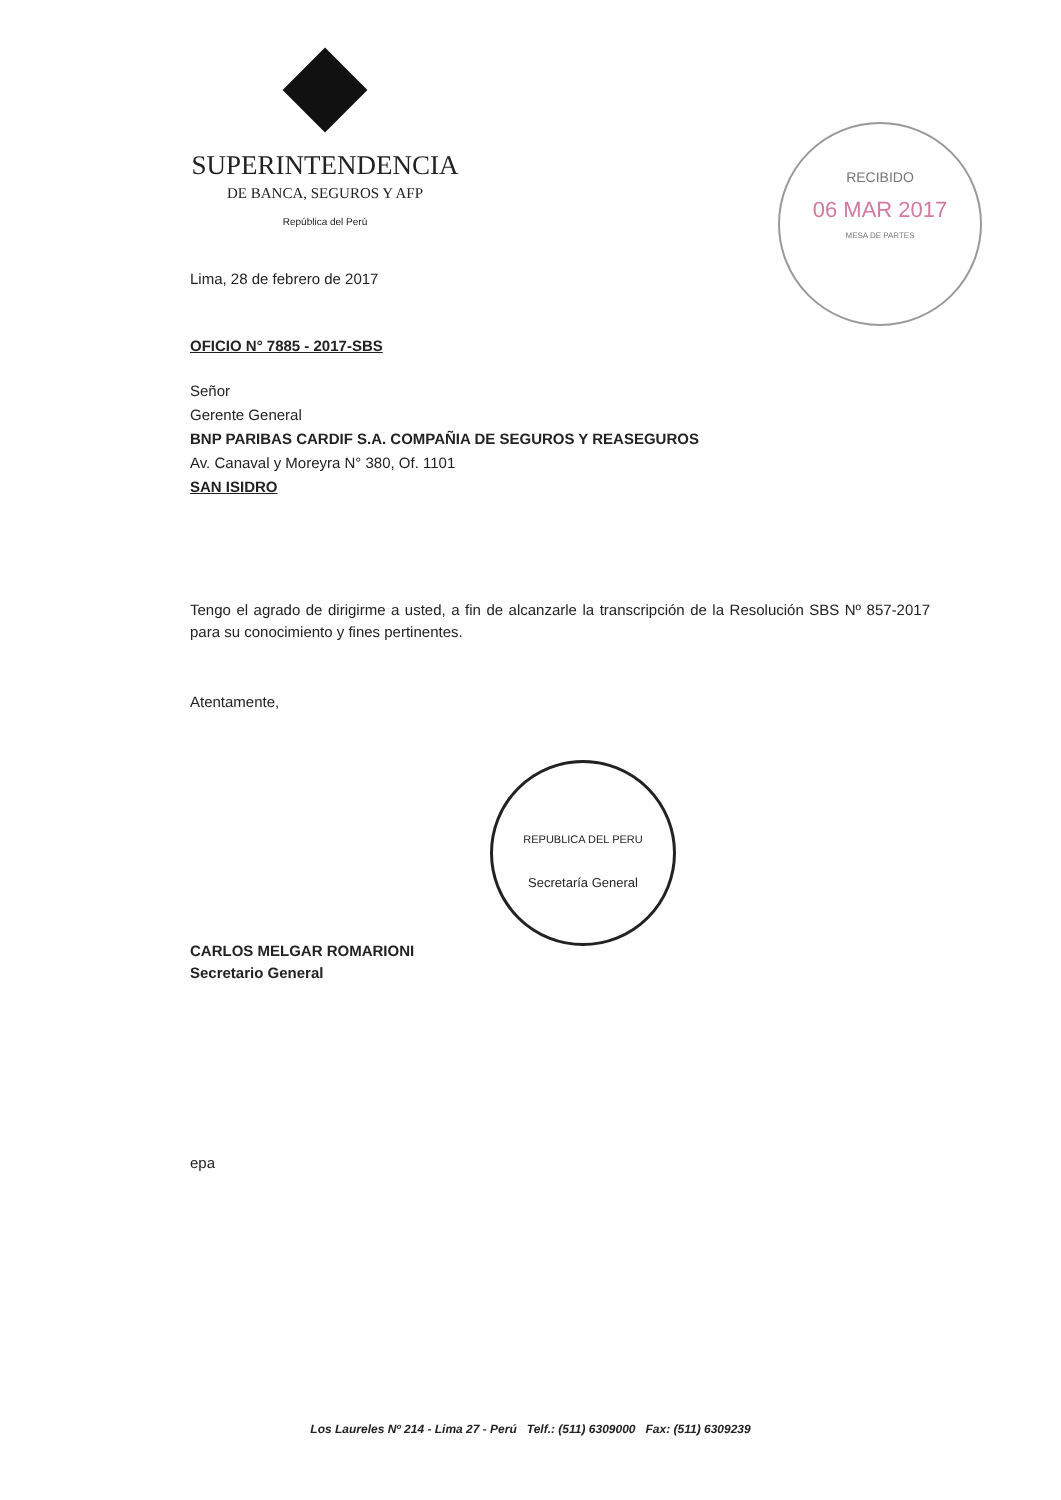SUPERINTENDENCIA
DE BANCA, SEGUROS Y AFP
República del Perú
RECIBIDO
06 MAR 2017
MESA DE PARTES
Lima, 28 de febrero de 2017
OFICIO N° 7885 - 2017-SBS
Señor
Gerente General
BNP PARIBAS CARDIF S.A. COMPAÑIA DE SEGUROS Y REASEGUROS
Av. Canaval y Moreyra N° 380, Of. 1101
SAN ISIDRO
Tengo el agrado de dirigirme a usted, a fin de alcanzarle la transcripción de la Resolución SBS Nº 857-2017 para su conocimiento y fines pertinentes.
Atentamente,
CARLOS MELGAR ROMARIONI
Secretario General
epa
REPUBLICA DEL PERU
Secretaría General
Los Laureles Nº 214 - Lima 27 - Perú Telf.: (511) 6309000 Fax: (511) 6309239